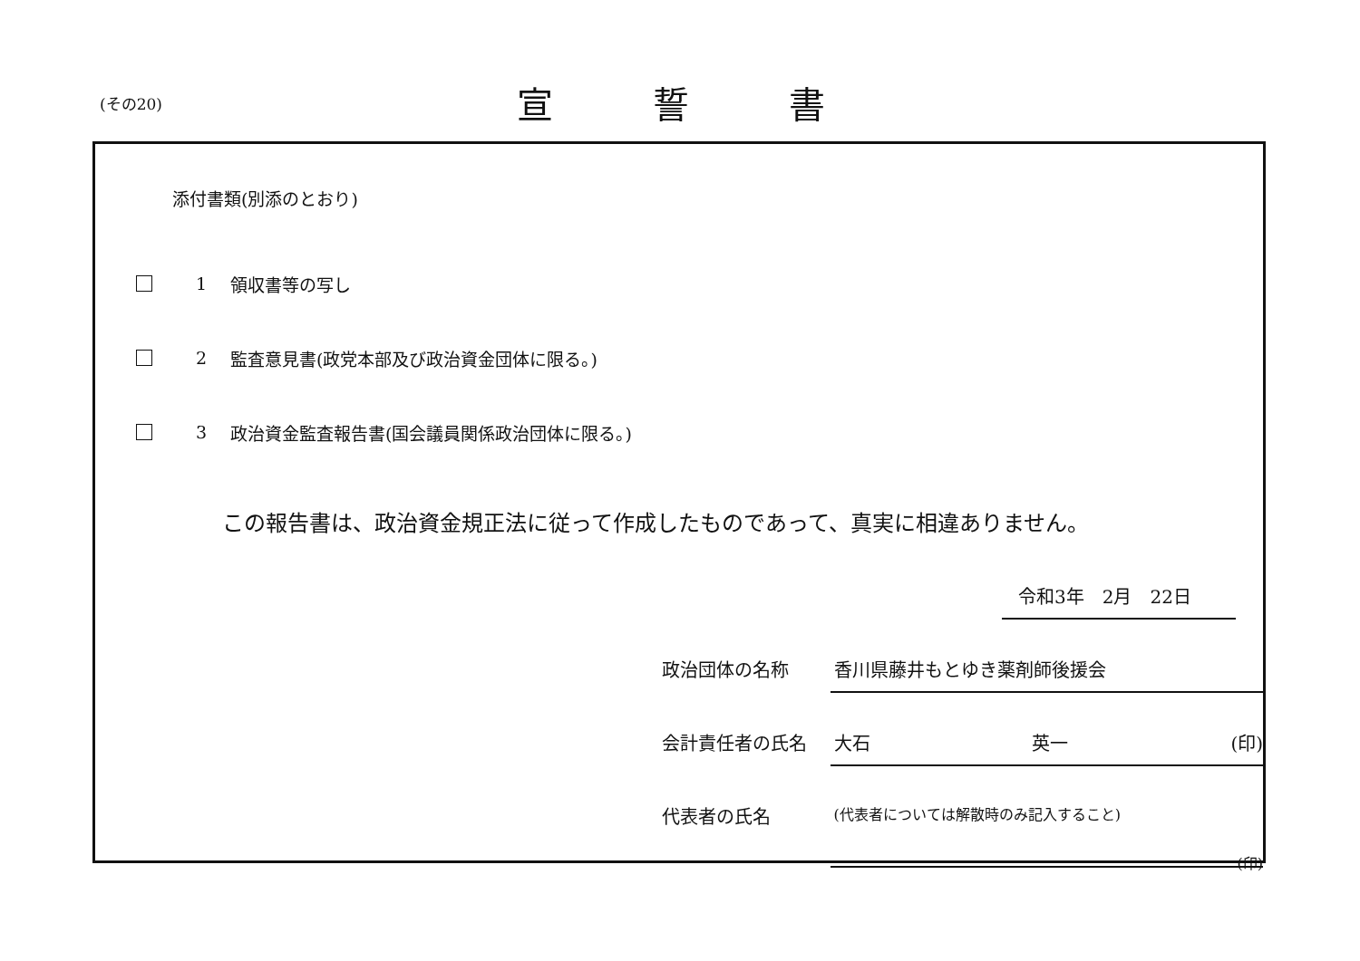(その20) 宣誓書
添付書類(別添のとおり)
1 領収書等の写し
2 監査意見書(政党本部及び政治資金団体に限る。)
3 政治資金監査報告書(国会議員関係政治団体に限る。)
この報告書は、政治資金規正法に従って作成したものであって、真実に相違ありません。
令和3年　2月　22日
政治団体の名称 香川県藤井もとゆき薬剤師後援会
会計責任者の氏名 大石 英一 (印)
代表者の氏名 (代表者については解散時のみ記入すること)
(印)